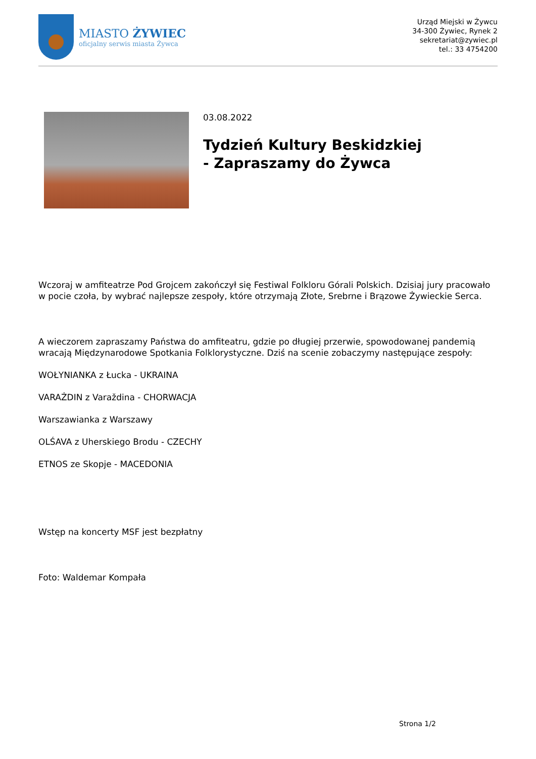MIASTO ŻYWIEC
oficjalny serwis miasta Żywca
Urząd Miejski w Żywcu
34-300 Żywiec, Rynek 2
sekretariat@zywiec.pl
tel.: 33 4754200
03.08.2022
Tydzień Kultury Beskidzkiej
- Zapraszamy do Żywca
Wczoraj w amfiteatrze Pod Grojcem zakończył się Festiwal Folkloru Górali Polskich. Dzisiaj jury pracowało w pocie czoła, by wybrać najlepsze zespoły, które otrzymają Złote, Srebrne i Brązowe Żywieckie Serca.
A wieczorem zapraszamy Państwa do amfiteatru, gdzie po długiej przerwie, spowodowanej pandemią wracają Międzynarodowe Spotkania Folklorystyczne. Dziś na scenie zobaczymy następujące zespoły:
WOŁYNIANKA z Łucka - UKRAINA
VARAŻDIN z Varaždina - CHORWACJA
Warszawianka z Warszawy
OLŚAVA z Uherskiego Brodu - CZECHY
ETNOS ze Skopje - MACEDONIA
Wstęp na koncerty MSF jest bezpłatny
Foto: Waldemar Kompała
Strona 1/2